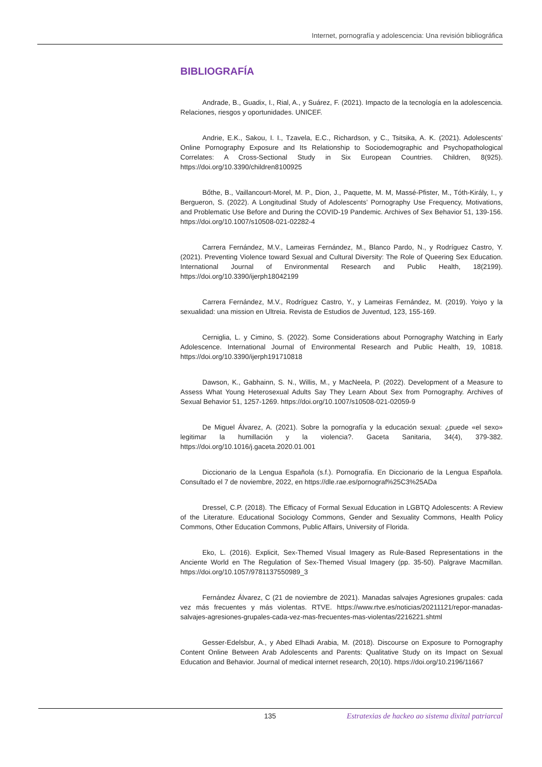Internet, pornografía y adolescencia: Una revisión bibliográfica
BIBLIOGRAFÍA
Andrade, B., Guadix, I., Rial, A., y Suárez, F. (2021). Impacto de la tecnología en la adolescencia. Relaciones, riesgos y oportunidades. UNICEF.
Andrie, E.K., Sakou, I. I., Tzavela, E.C., Richardson, y C., Tsitsika, A. K. (2021). Adolescents’ Online Pornography Exposure and Its Relationship to Sociodemographic and Psychopathological Correlates: A Cross-Sectional Study in Six European Countries. Children, 8(925). https://doi.org/10.3390/children8100925
Bőthe, B., Vaillancourt-Morel, M. P., Dion, J., Paquette, M. M, Massé-Pfister, M., Tóth-Király, I., y Bergueron, S. (2022). A Longitudinal Study of Adolescents’ Pornography Use Frequency, Motivations, and Problematic Use Before and During the COVID-19 Pandemic. Archives of Sex Behavior 51, 139-156. https://doi.org/10.1007/s10508-021-02282-4
Carrera Fernández, M.V., Lameiras Fernández, M., Blanco Pardo, N., y Rodríguez Castro, Y. (2021). Preventing Violence toward Sexual and Cultural Diversity: The Role of Queering Sex Education. International Journal of Environmental Research and Public Health, 18(2199). https://doi.org/10.3390/ijerph18042199
Carrera Fernández, M.V., Rodríguez Castro, Y., y Lameiras Fernández, M. (2019). Yoiyo y la sexualidad: una mission en Ultreia. Revista de Estudios de Juventud, 123, 155-169.
Cerniglia, L. y Cimino, S. (2022). Some Considerations about Pornography Watching in Early Adolescence. International Journal of Environmental Research and Public Health, 19, 10818. https://doi.org/10.3390/ijerph191710818
Dawson, K., Gabhainn, S. N., Willis, M., y MacNeela, P. (2022). Development of a Measure to Assess What Young Heterosexual Adults Say They Learn About Sex from Pornography. Archives of Sexual Behavior 51, 1257-1269. https://doi.org/10.1007/s10508-021-02059-9
De Miguel Álvarez, A. (2021). Sobre la pornografía y la educación sexual: ¿puede «el sexo» legitimar la humillación y la violencia?. Gaceta Sanitaria, 34(4), 379-382. https://doi.org/10.1016/j.gaceta.2020.01.001
Diccionario de la Lengua Española (s.f.). Pornografía. En Diccionario de la Lengua Española. Consultado el 7 de noviembre, 2022, en https://dle.rae.es/pornograf%25C3%25ADa
Dressel, C.P. (2018). The Efficacy of Formal Sexual Education in LGBTQ Adolescents: A Review of the Literature. Educational Sociology Commons, Gender and Sexuality Commons, Health Policy Commons, Other Education Commons, Public Affairs, University of Florida.
Eko, L. (2016). Explicit, Sex-Themed Visual Imagery as Rule-Based Representations in the Anciente World en The Regulation of Sex-Themed Visual Imagery (pp. 35-50). Palgrave Macmillan. https://doi.org/10.1057/9781137550989_3
Fernández Álvarez, C (21 de noviembre de 2021). Manadas salvajes Agresiones grupales: cada vez más frecuentes y más violentas. RTVE. https://www.rtve.es/noticias/20211121/repor-manadas-salvajes-agresiones-grupales-cada-vez-mas-frecuentes-mas-violentas/2216221.shtml
Gesser-Edelsbur, A., y Abed Elhadi Arabia, M. (2018). Discourse on Exposure to Pornography Content Online Between Arab Adolescents and Parents: Qualitative Study on its Impact on Sexual Education and Behavior. Journal of medical internet research, 20(10). https://doi.org/10.2196/11667
135
Estratexias de hackeo ao sistema dixital patriarcal